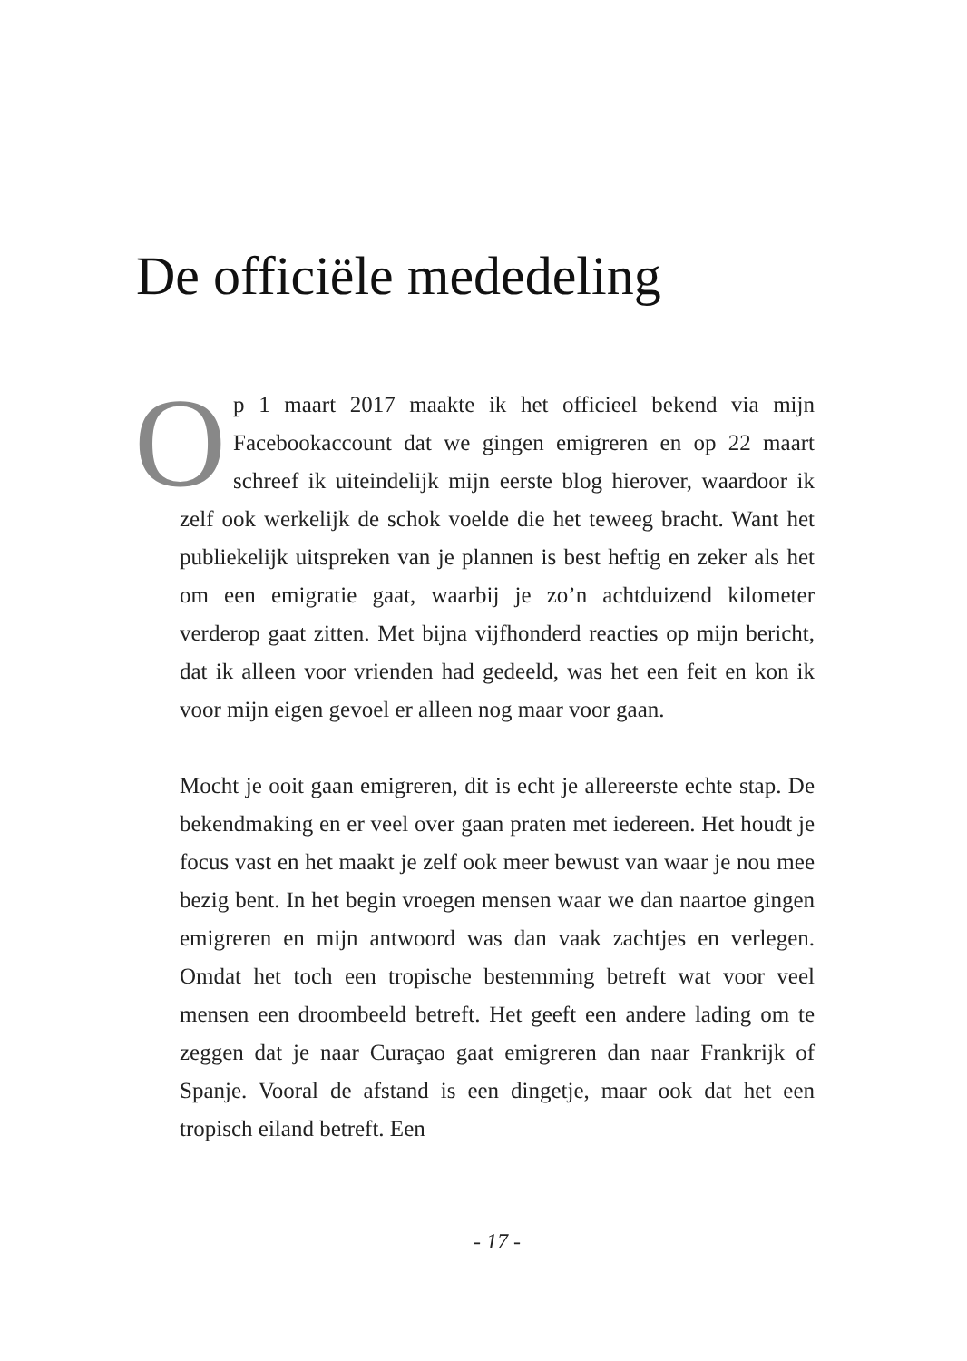De officiële mededeling
Op 1 maart 2017 maakte ik het officieel bekend via mijn Facebookaccount dat we gingen emigreren en op 22 maart schreef ik uiteindelijk mijn eerste blog hierover, waardoor ik zelf ook werkelijk de schok voelde die het teweeg bracht. Want het publiekelijk uitspreken van je plannen is best heftig en zeker als het om een emigratie gaat, waarbij je zo’n achtduizend kilometer verderop gaat zitten. Met bijna vijfhonderd reacties op mijn bericht, dat ik alleen voor vrienden had gedeeld, was het een feit en kon ik voor mijn eigen gevoel er alleen nog maar voor gaan.
Mocht je ooit gaan emigreren, dit is echt je allereerste echte stap. De bekendmaking en er veel over gaan praten met iedereen. Het houdt je focus vast en het maakt je zelf ook meer bewust van waar je nou mee bezig bent. In het begin vroegen mensen waar we dan naartoe gingen emigreren en mijn antwoord was dan vaak zachtjes en verlegen. Omdat het toch een tropische bestemming betreft wat voor veel mensen een droombeeld betreft. Het geeft een andere lading om te zeggen dat je naar Curaçao gaat emigreren dan naar Frankrijk of Spanje. Vooral de afstand is een dingetje, maar ook dat het een tropisch eiland betreft. Een
- 17 -